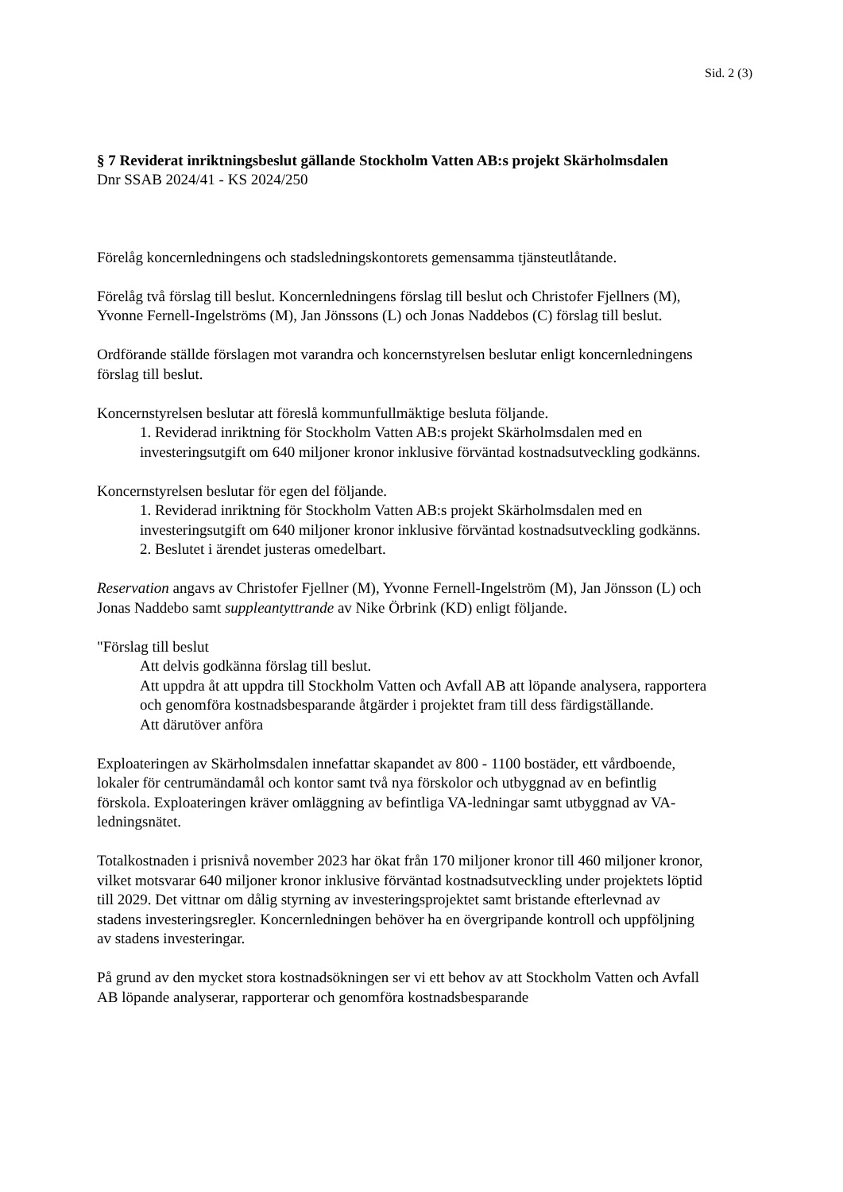Sid. 2 (3)
§ 7 Reviderat inriktningsbeslut gällande Stockholm Vatten AB:s projekt Skärholmsdalen
Dnr SSAB 2024/41 - KS 2024/250
Förelåg koncernledningens och stadsledningskontorets gemensamma tjänsteutlåtande.
Förelåg två förslag till beslut. Koncernledningens förslag till beslut och Christofer Fjellners (M), Yvonne Fernell-Ingelströms (M), Jan Jönssons (L) och Jonas Naddebos (C) förslag till beslut.
Ordförande ställde förslagen mot varandra och koncernstyrelsen beslutar enligt koncernledningens förslag till beslut.
Koncernstyrelsen beslutar att föreslå kommunfullmäktige besluta följande.
1. Reviderad inriktning för Stockholm Vatten AB:s projekt Skärholmsdalen med en investeringsutgift om 640 miljoner kronor inklusive förväntad kostnadsutveckling godkänns.
Koncernstyrelsen beslutar för egen del följande.
1. Reviderad inriktning för Stockholm Vatten AB:s projekt Skärholmsdalen med en investeringsutgift om 640 miljoner kronor inklusive förväntad kostnadsutveckling godkänns.
2. Beslutet i ärendet justeras omedelbart.
Reservation angavs av Christofer Fjellner (M), Yvonne Fernell-Ingelström (M), Jan Jönsson (L) och Jonas Naddebo samt suppleantyttrande av Nike Örbrink (KD) enligt följande.
"Förslag till beslut
Att delvis godkänna förslag till beslut.
Att uppdra åt att uppdra till Stockholm Vatten och Avfall AB att löpande analysera, rapportera och genomföra kostnadsbesparande åtgärder i projektet fram till dess färdigställande.
Att därutöver anföra
Exploateringen av Skärholmsdalen innefattar skapandet av 800 - 1100 bostäder, ett vårdboende, lokaler för centrumändamål och kontor samt två nya förskolor och utbyggnad av en befintlig förskola. Exploateringen kräver omläggning av befintliga VA-ledningar samt utbyggnad av VA-ledningsnätet.
Totalkostnaden i prisnivå november 2023 har ökat från 170 miljoner kronor till 460 miljoner kronor, vilket motsvarar 640 miljoner kronor inklusive förväntad kostnadsutveckling under projektets löptid till 2029. Det vittnar om dålig styrning av investeringsprojektet samt bristande efterlevnad av stadens investeringsregler. Koncernledningen behöver ha en övergripande kontroll och uppföljning av stadens investeringar.
På grund av den mycket stora kostnadsökningen ser vi ett behov av att Stockholm Vatten och Avfall AB löpande analyserar, rapporterar och genomföra kostnadsbesparande